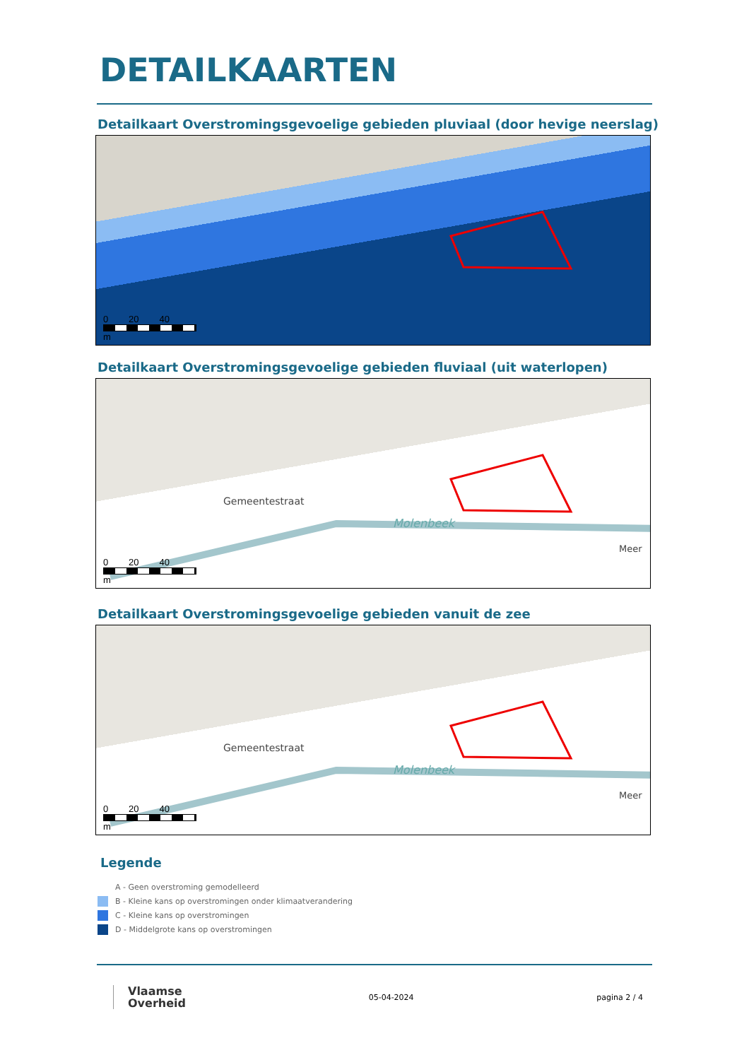DETAILKAARTEN
Detailkaart Overstromingsgevoelige gebieden pluviaal (door hevige neerslag)
0 20 40
m
Detailkaart Overstromingsgevoelige gebieden fluviaal (uit waterlopen)
Gemeentestraat
Molenbeek
Meer
0 20 40
m
Detailkaart Overstromingsgevoelige gebieden vanuit de zee
Gemeentestraat
Molenbeek
Meer
0 20 40
m
Legende
A - Geen overstroming gemodelleerd
B - Kleine kans op overstromingen onder klimaatverandering
C - Kleine kans op overstromingen
D - Middelgrote kans op overstromingen
Vlaamse
Overheid
05-04-2024 pagina 2 / 4